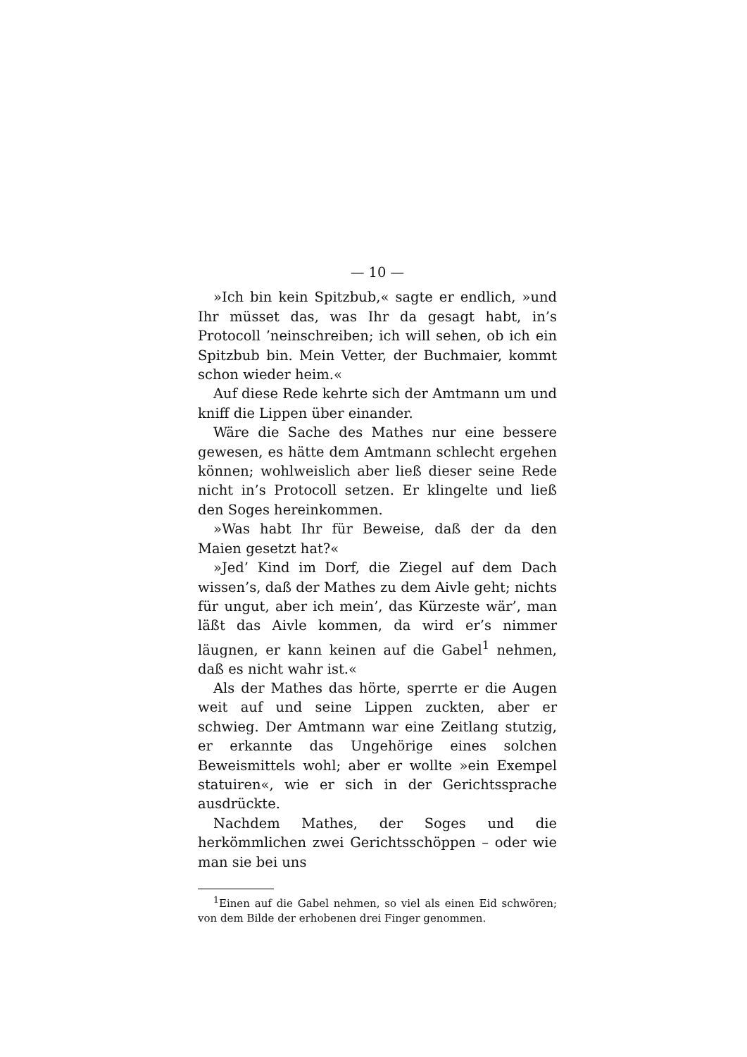— 10 —
»Ich bin kein Spitzbub,« sagte er endlich, »und Ihr müsset das, was Ihr da gesagt habt, in’s Protocoll ’nein­schreiben; ich will sehen, ob ich ein Spitzbub bin. Mein Vetter, der Buchmaier, kommt schon wieder heim.«
Auf diese Rede kehrte sich der Amtmann um und kniff die Lippen über einander.
Wäre die Sache des Mathes nur eine bessere gewe­sen, es hätte dem Amtmann schlecht ergehen können; wohlweislich aber ließ dieser seine Rede nicht in’s Pro­tocoll setzen. Er klingelte und ließ den Soges herein­kommen.
»Was habt Ihr für Beweise, daß der da den Maien gesetzt hat?«
»Jed’ Kind im Dorf, die Ziegel auf dem Dach wissen’s, daß der Mathes zu dem Aivle geht; nichts für ungut, aber ich mein’, das Kürzeste wär’, man läßt das Aivle kommen, da wird er’s nimmer läugnen, er kann keinen auf die Gabel<sup>1</sup> nehmen, daß es nicht wahr ist.«
Als der Mathes das hörte, sperrte er die Augen weit auf und seine Lippen zuckten, aber er schwieg. Der Amtmann war eine Zeitlang stutzig, er erkannte das Ungehörige eines solchen Beweismittels wohl; aber er wollte »ein Exempel statuiren«, wie er sich in der Ge­richtssprache ausdrückte.
Nachdem Mathes, der Soges und die herkömmlichen zwei Gerichtsschöppen – oder wie man sie bei uns
<sup>1</sup> Einen auf die Gabel nehmen, so viel als einen Eid schwören; von dem Bilde der erhobenen drei Finger genommen.